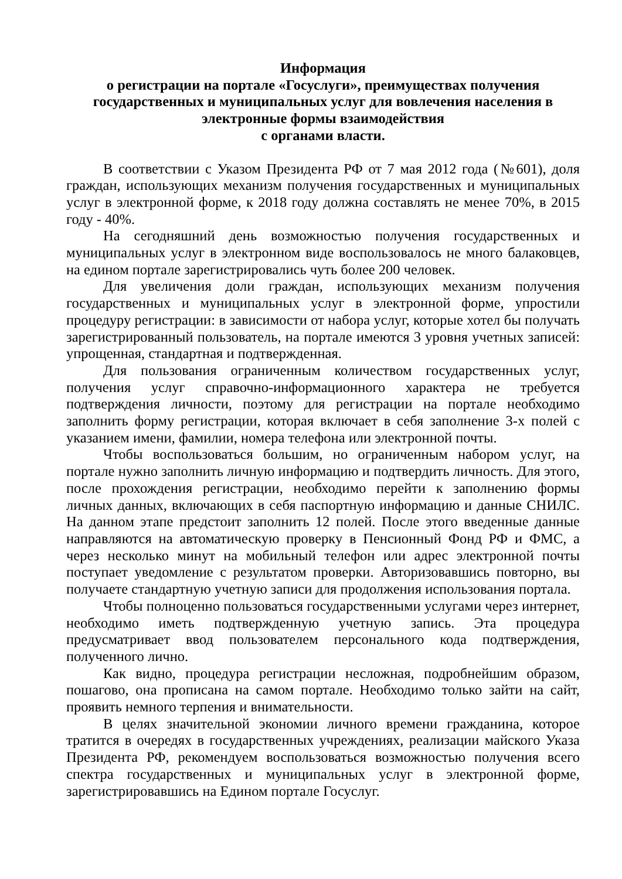Информация
о регистрации на портале «Госуслуги», преимуществах получения государственных и муниципальных услуг для вовлечения населения в электронные формы взаимодействия
с органами власти.
В соответствии с Указом Президента РФ от 7 мая 2012 года (№601), доля граждан, использующих механизм получения государственных и муниципальных услуг в электронной форме, к 2018 году должна составлять не менее 70%, в 2015 году - 40%.
На сегодняшний день возможностью получения государственных и муниципальных услуг в электронном виде воспользовалось не много балаковцев, на едином портале зарегистрировались чуть более 200 человек.
Для увеличения доли граждан, использующих механизм получения государственных и муниципальных услуг в электронной форме, упростили процедуру регистрации: в зависимости от набора услуг, которые хотел бы получать зарегистрированный пользователь, на портале имеются 3 уровня учетных записей: упрощенная, стандартная и подтвержденная.
Для пользования ограниченным количеством государственных услуг, получения услуг справочно-информационного характера не требуется подтверждения личности, поэтому для регистрации на портале необходимо заполнить форму регистрации, которая включает в себя заполнение 3-х полей с указанием имени, фамилии, номера телефона или электронной почты.
Чтобы воспользоваться большим, но ограниченным набором услуг, на портале нужно заполнить личную информацию и подтвердить личность. Для этого, после прохождения регистрации, необходимо перейти к заполнению формы личных данных, включающих в себя паспортную информацию и данные СНИЛС. На данном этапе предстоит заполнить 12 полей. После этого введенные данные направляются на автоматическую проверку в Пенсионный Фонд РФ и ФМС, а через несколько минут на мобильный телефон или адрес электронной почты поступает уведомление с результатом проверки. Авторизовавшись повторно, вы получаете стандартную учетную записи для продолжения использования портала.
Чтобы полноценно пользоваться государственными услугами через интернет, необходимо иметь подтвержденную учетную запись. Эта процедура предусматривает ввод пользователем персонального кода подтверждения, полученного лично.
Как видно, процедура регистрации несложная, подробнейшим образом, пошагово, она прописана на самом портале. Необходимо только зайти на сайт, проявить немного терпения и внимательности.
В целях значительной экономии личного времени гражданина, которое тратится в очередях в государственных учреждениях, реализации майского Указа Президента РФ, рекомендуем воспользоваться возможностью получения всего спектра государственных и муниципальных услуг в электронной форме, зарегистрировавшись на Едином портале Госуслуг.